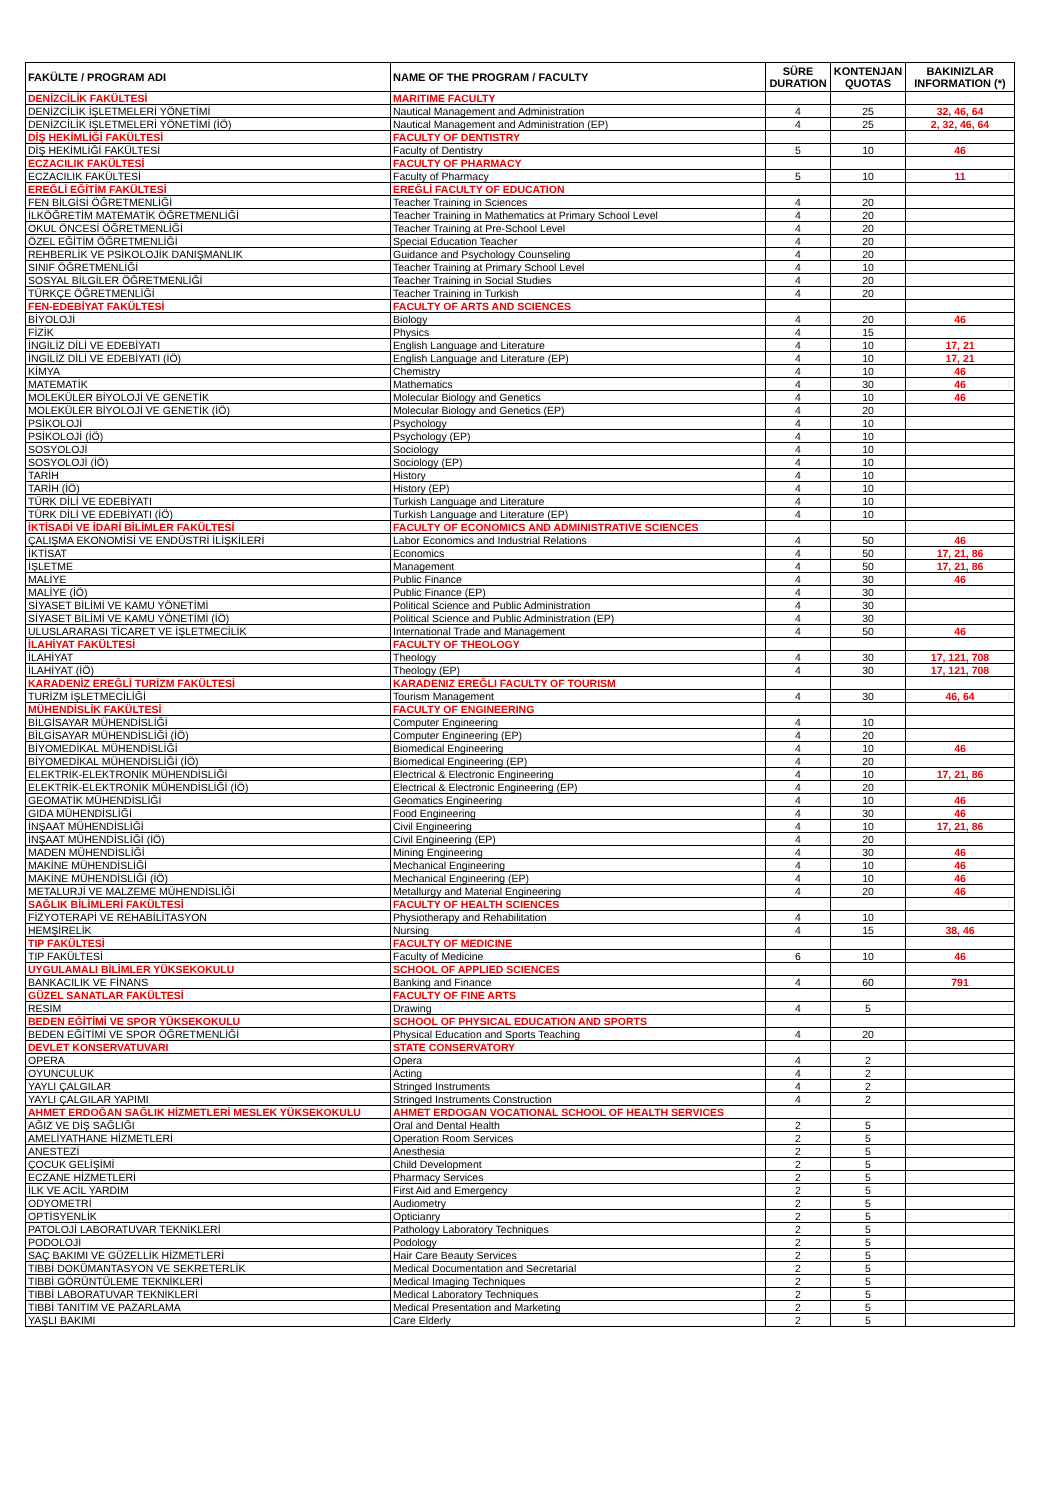| FAKÜLTE / PROGRAM ADI | NAME OF THE PROGRAM / FACULTY | SÜRE DURATION | KONTENJAN QUOTAS | BAKINIZLAR INFORMATION (*) |
| --- | --- | --- | --- | --- |
| DENİZCİLİK FAKÜLTESİ | MARITIME FACULTY | | | |
| DENİZCİLİK İŞLETMELERİ YÖNETİMİ | Nautical Management and Administration | 4 | 25 | 32, 46, 64 |
| DENİZCİLİK İŞLETMELERİ YÖNETİMİ (İÖ) | Nautical Management and Administration (EP) | 4 | 25 | 2, 32, 46, 64 |
| DİŞ HEKİMLİĞİ FAKÜLTESİ | FACULTY OF DENTISTRY | | | |
| DİŞ HEKİMLİĞİ FAKÜLTESİ | Faculty of Dentistry | 5 | 10 | 46 |
| ECZACILIK FAKÜLTESİ | FACULTY OF PHARMACY | | | |
| ECZACILIK FAKÜLTESİ | Faculty of Pharmacy | 5 | 10 | 11 |
| EREĞLİ EĞİTİM FAKÜLTESİ | EREĞLİ FACULTY OF EDUCATION | | | |
| FEN BİLGİSİ ÖĞRETMENLİĞİ | Teacher Training in Sciences | 4 | 20 | |
| İLKÖĞRETİM MATEMATİK ÖĞRETMENLİĞİ | Teacher Training in Mathematics at Primary School Level | 4 | 20 | |
| OKUL ÖNCESİ ÖĞRETMENLİĞİ | Teacher Training at Pre-School Level | 4 | 20 | |
| ÖZEL EĞİTİM ÖĞRETMENLİĞİ | Special Education Teacher | 4 | 20 | |
| REHBERLİK VE PSİKOLOJİK DANIŞMANLIK | Guidance and Psychology Counseling | 4 | 20 | |
| SINIF ÖĞRETMENLİĞİ | Teacher Training at Primary School Level | 4 | 10 | |
| SOSYAL BİLGİLER ÖĞRETMENLİĞİ | Teacher Training in Social Studies | 4 | 20 | |
| TÜRKÇE ÖĞRETMENLİĞİ | Teacher Training in Turkish | 4 | 20 | |
| FEN-EDEBİYAT FAKÜLTESİ | FACULTY OF ARTS AND SCIENCES | | | |
| BİYOLOJİ | Biology | 4 | 20 | 46 |
| FİZİK | Physics | 4 | 15 | |
| İNGİLİZ DİLİ VE EDEBİYATI | English Language and Literature | 4 | 10 | 17, 21 |
| İNGİLİZ DİLİ VE EDEBİYATI (İÖ) | English Language and Literature (EP) | 4 | 10 | 17, 21 |
| KİMYA | Chemistry | 4 | 10 | 46 |
| MATEMATİK | Mathematics | 4 | 30 | 46 |
| MOLEKÜLER BİYOLOJİ VE GENETİK | Molecular Biology and Genetics | 4 | 10 | 46 |
| MOLEKÜLER BİYOLOJİ VE GENETİK (İÖ) | Molecular Biology and Genetics (EP) | 4 | 20 | |
| PSİKOLOJİ | Psychology | 4 | 10 | |
| PSİKOLOJİ (İÖ) | Psychology (EP) | 4 | 10 | |
| SOSYOLOJİ | Sociology | 4 | 10 | |
| SOSYOLOJİ (İÖ) | Sociology (EP) | 4 | 10 | |
| TARİH | History | 4 | 10 | |
| TARİH (İÖ) | History (EP) | 4 | 10 | |
| TÜRK DİLİ VE EDEBİYATI | Turkish Language and Literature | 4 | 10 | |
| TÜRK DİLİ VE EDEBİYATI (İÖ) | Turkish Language and Literature (EP) | 4 | 10 | |
| İKTİSADİ VE İDARİ BİLİMLER FAKÜLTESİ | FACULTY OF ECONOMICS AND ADMINISTRATIVE SCIENCES | | | |
| ÇALIŞMA EKONOMİSİ VE ENDÜSTRİ İLİŞKİLERİ | Labor Economics and Industrial Relations | 4 | 50 | 46 |
| İKTİSAT | Economics | 4 | 50 | 17, 21, 86 |
| İŞLETME | Management | 4 | 50 | 17, 21, 86 |
| MALİYE | Public Finance | 4 | 30 | 46 |
| MALİYE (İÖ) | Public Finance (EP) | 4 | 30 | |
| SİYASET BİLİMİ VE KAMU YÖNETİMİ | Political Science and Public Administration | 4 | 30 | |
| SİYASET BİLİMİ VE KAMU YÖNETİMİ (İÖ) | Political Science and Public Administration (EP) | 4 | 30 | |
| ULUSLARARASI TİCARET VE İŞLETMECİLİK | International Trade and Management | 4 | 50 | 46 |
| İLAHİYAT FAKÜLTESİ | FACULTY OF THEOLOGY | | | |
| İLAHİYAT | Theology | 4 | 30 | 17, 121, 708 |
| İLAHİYAT (İÖ) | Theology (EP) | 4 | 30 | 17, 121, 708 |
| KARADENİZ EREĞLİ TURİZM FAKÜLTESİ | KARADENIZ EREĞLI FACULTY OF TOURISM | | | |
| TURİZM İŞLETMECİLİĞİ | Tourism Management | 4 | 30 | 46, 64 |
| MÜHENDİSLİK FAKÜLTESİ | FACULTY OF ENGINEERING | | | |
| BİLGİSAYAR MÜHENDİSLİĞİ | Computer Engineering | 4 | 10 | |
| BİLGİSAYAR MÜHENDİSLİĞİ (İÖ) | Computer Engineering (EP) | 4 | 20 | |
| BİYOMEDİKAL MÜHENDİSLİĞİ | Biomedical Engineering | 4 | 10 | 46 |
| BİYOMEDİKAL MÜHENDİSLİĞİ (İÖ) | Biomedical Engineering (EP) | 4 | 20 | |
| ELEKTRİK-ELEKTRONİK MÜHENDİSLİĞİ | Electrical & Electronic Engineering | 4 | 10 | 17, 21, 86 |
| ELEKTRİK-ELEKTRONİK MÜHENDİSLİĞİ (İÖ) | Electrical & Electronic Engineering (EP) | 4 | 20 | |
| GEOMATİK MÜHENDİSLİĞİ | Geomatics Engineering | 4 | 10 | 46 |
| GIDA MÜHENDİSLİĞİ | Food Engineering | 4 | 30 | 46 |
| İNŞAAT MÜHENDİSLİĞİ | Civil Engineering | 4 | 10 | 17, 21, 86 |
| İNŞAAT MÜHENDİSLİĞİ (İÖ) | Civil Engineering (EP) | 4 | 20 | |
| MADEN MÜHENDİSLİĞİ | Mining Engineering | 4 | 30 | 46 |
| MAKİNE MÜHENDİSLİĞİ | Mechanical Engineering | 4 | 10 | 46 |
| MAKİNE MÜHENDİSLİĞİ (İÖ) | Mechanical Engineering (EP) | 4 | 10 | 46 |
| METALURJİ VE MALZEME MÜHENDİSLİĞİ | Metallurgy and Material Engineering | 4 | 20 | 46 |
| SAĞLIK BİLİMLERİ FAKÜLTESİ | FACULTY OF HEALTH SCIENCES | | | |
| FİZYOTERAPİ VE REHABİLİTASYON | Physiotherapy and Rehabilitation | 4 | 10 | |
| HEMŞİRELİK | Nursing | 4 | 15 | 38, 46 |
| TIP FAKÜLTESİ | FACULTY OF MEDICINE | | | |
| TIP FAKÜLTESİ | Faculty of Medicine | 6 | 10 | 46 |
| UYGULAMALI BİLİMLER YÜKSEKOKULU | SCHOOL OF APPLIED SCIENCES | | | |
| BANKACILIK VE FİNANS | Banking and Finance | 4 | 60 | 791 |
| GÜZEL SANATLAR FAKÜLTESİ | FACULTY OF FINE ARTS | | | |
| RESİM | Drawing | 4 | 5 | |
| BEDEN EĞİTİMİ VE SPOR YÜKSEKOKULU | SCHOOL OF PHYSICAL EDUCATION AND SPORTS | | | |
| BEDEN EĞİTİMİ VE SPOR ÖĞRETMENLİĞİ | Physical Education and Sports Teaching | 4 | 20 | |
| DEVLET KONSERVATUVARI | STATE CONSERVATORY | | | |
| OPERA | Opera | 4 | 2 | |
| OYUNCULUK | Acting | 4 | 2 | |
| YAYLI ÇALGILAR | Stringed Instruments | 4 | 2 | |
| YAYLI ÇALGILAR YAPIMI | Stringed Instruments Construction | 4 | 2 | |
| AHMET ERDOĞAN SAĞLIK HİZMETLERİ MESLEK YÜKSEKOKULU | AHMET ERDOGAN VOCATIONAL SCHOOL OF HEALTH SERVICES | | | |
| AĞIZ VE DİŞ SAĞLIĞI | Oral and Dental Health | 2 | 5 | |
| AMELİYATHANE HİZMETLERİ | Operation Room Services | 2 | 5 | |
| ANESTEZİ | Anesthesia | 2 | 5 | |
| ÇOCUK GELİŞİMİ | Child Development | 2 | 5 | |
| ECZANE HİZMETLERİ | Pharmacy Services | 2 | 5 | |
| İLK VE ACİL YARDIM | First Aid and Emergency | 2 | 5 | |
| ODYOMETRİ | Audiometry | 2 | 5 | |
| OPTİSYENLİK | Opticianry | 2 | 5 | |
| PATOLOJİ LABORATUVAR TEKNİKLERİ | Pathology Laboratory Techniques | 2 | 5 | |
| PODOLOJİ | Podology | 2 | 5 | |
| SAÇ BAKIMI VE GÜZELLİK HİZMETLERİ | Hair Care Beauty Services | 2 | 5 | |
| TIBBİ DOKÜMANTASYON VE SEKRETERLİK | Medical Documentation and Secretarial | 2 | 5 | |
| TIBBİ GÖRÜNTÜLEME TEKNİKLERİ | Medical Imaging Techniques | 2 | 5 | |
| TIBBİ LABORATUVAR TEKNİKLERİ | Medical Laboratory Techniques | 2 | 5 | |
| TIBBİ TANITIM VE PAZARLAMA | Medical Presentation and Marketing | 2 | 5 | |
| YAŞLI BAKIMI | Care Elderly | 2 | 5 | |